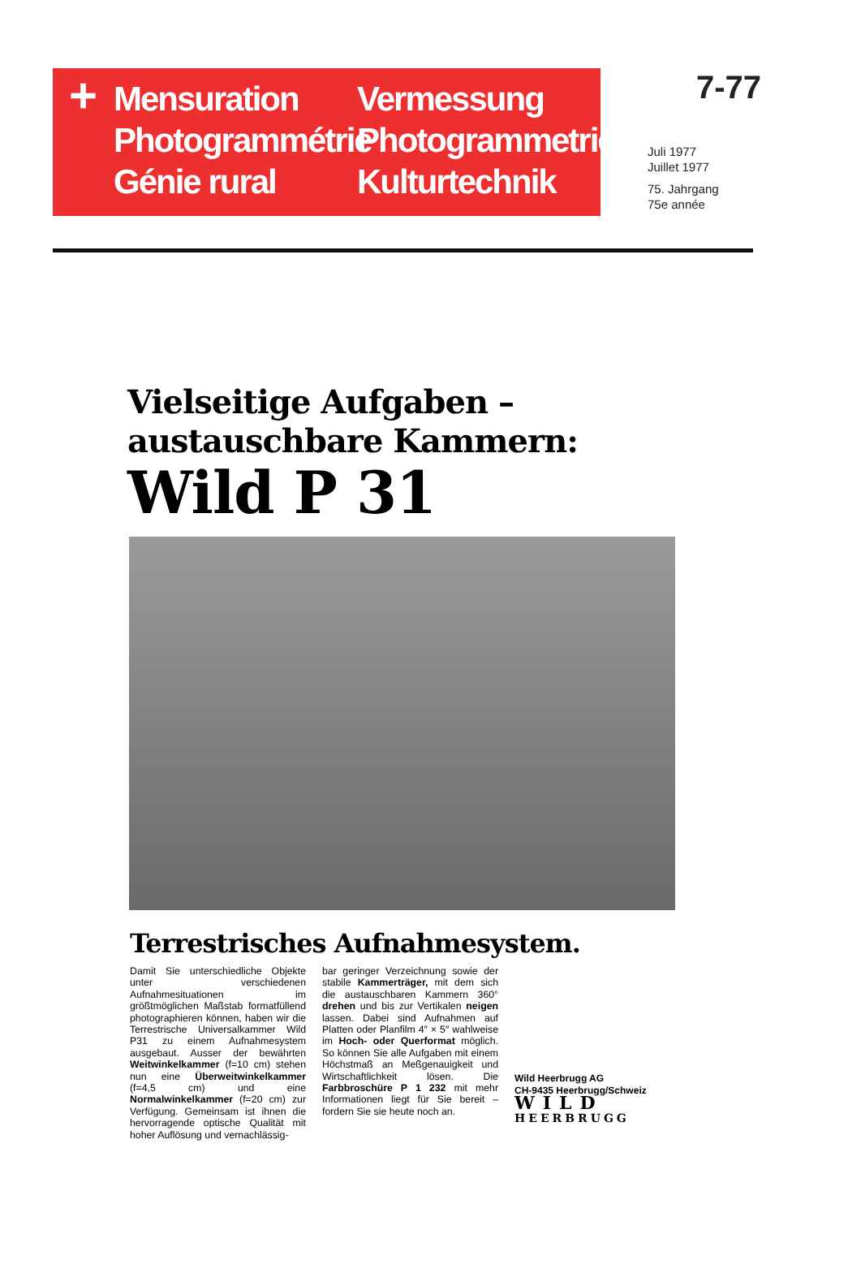+
Mensuration
Photogrammétrie
Génie rural
Vermessung
Photogrammetrie
Kulturtechnik
7-77
Juli 1977
Juillet 1977
75. Jahrgang
75e année
Vielseitige Aufgaben –
austauschbare Kammern:
Wild P 31
Terrestrisches Aufnahmesystem.
Damit Sie unterschiedliche Objekte unter verschiedenen Aufnahmesituationen im größtmöglichen Maßstab formatfüllend photographieren können, haben wir die Terrestrische Universalkammer Wild P31 zu einem Aufnahmesystem ausgebaut. Ausser der bewährten Weitwinkelkammer (f=10 cm) stehen nun eine Überweitwinkelkammer (f=4,5 cm) und eine Normalwinkelkammer (f=20 cm) zur Verfügung. Gemeinsam ist ihnen die hervorragende optische Qualität mit hoher Auflösung und vernachlässig-
bar geringer Verzeichnung sowie der stabile Kammerträger, mit dem sich die austauschbaren Kammern 360° drehen und bis zur Vertikalen neigen lassen. Dabei sind Aufnahmen auf Platten oder Planfilm 4″ × 5″ wahlweise im Hoch- oder Querformat möglich. So können Sie alle Aufgaben mit einem Höchstmaß an Meßgenauigkeit und Wirtschaftlichkeit lösen. Die Farbbroschüre P 1 232 mit mehr Informationen liegt für Sie bereit – fordern Sie sie heute noch an.
Wild Heerbrugg AG
CH-9435 Heerbrugg/Schweiz
WILD
HEERBRUGG